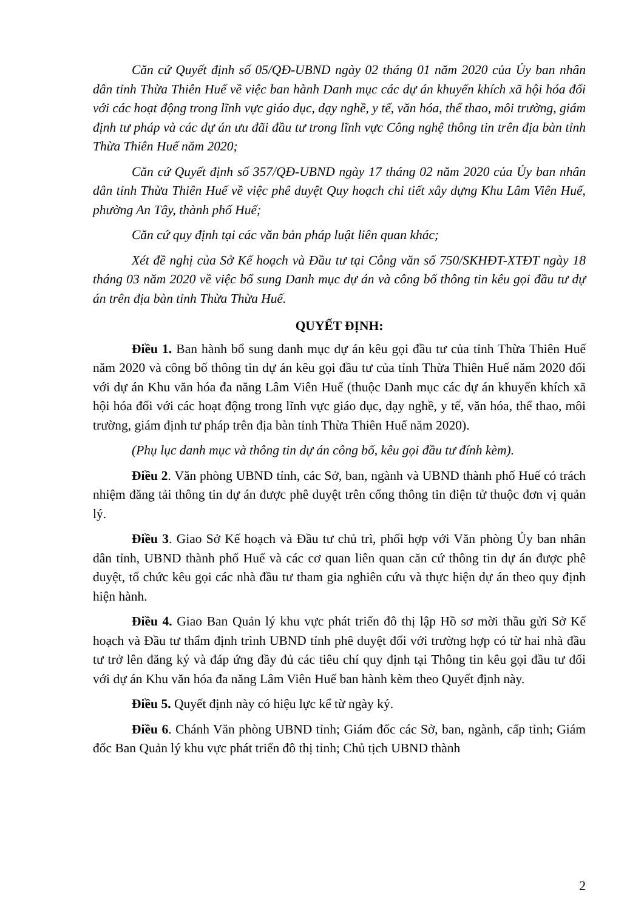Căn cứ Quyết định số 05/QĐ-UBND ngày 02 tháng 01 năm 2020 của Ủy ban nhân dân tỉnh Thừa Thiên Huế về việc ban hành Danh mục các dự án khuyến khích xã hội hóa đối với các hoạt động trong lĩnh vực giáo dục, dạy nghề, y tế, văn hóa, thể thao, môi trường, giám định tư pháp và các dự án ưu đãi đầu tư trong lĩnh vực Công nghệ thông tin trên địa bàn tỉnh Thừa Thiên Huế năm 2020;
Căn cứ Quyết định số 357/QĐ-UBND ngày 17 tháng 02 năm 2020 của Ủy ban nhân dân tỉnh Thừa Thiên Huế về việc phê duyệt Quy hoạch chi tiết xây dựng Khu Lâm Viên Huế, phường An Tây, thành phố Huế;
Căn cứ quy định tại các văn bản pháp luật liên quan khác;
Xét đề nghị của Sở Kế hoạch và Đầu tư tại Công văn số 750/SKHĐT-XTĐT ngày 18 tháng 03 năm 2020 về việc bổ sung Danh mục dự án và công bố thông tin kêu gọi đầu tư dự án trên địa bàn tỉnh Thừa Thừa Huế.
QUYẾT ĐỊNH:
Điều 1. Ban hành bổ sung danh mục dự án kêu gọi đầu tư của tỉnh Thừa Thiên Huế năm 2020 và công bố thông tin dự án kêu gọi đầu tư của tỉnh Thừa Thiên Huế năm 2020 đối với dự án Khu văn hóa đa năng Lâm Viên Huế (thuộc Danh mục các dự án khuyến khích xã hội hóa đối với các hoạt động trong lĩnh vực giáo dục, dạy nghề, y tế, văn hóa, thể thao, môi trường, giám định tư pháp trên địa bàn tỉnh Thừa Thiên Huế năm 2020).
(Phụ lục danh mục và thông tin dự án công bố, kêu gọi đầu tư đính kèm).
Điều 2. Văn phòng UBND tỉnh, các Sở, ban, ngành và UBND thành phố Huế có trách nhiệm đăng tải thông tin dự án được phê duyệt trên cổng thông tin điện tử thuộc đơn vị quản lý.
Điều 3. Giao Sở Kế hoạch và Đầu tư chủ trì, phối hợp với Văn phòng Ủy ban nhân dân tỉnh, UBND thành phố Huế và các cơ quan liên quan căn cứ thông tin dự án được phê duyệt, tổ chức kêu gọi các nhà đầu tư tham gia nghiên cứu và thực hiện dự án theo quy định hiện hành.
Điều 4. Giao Ban Quản lý khu vực phát triển đô thị lập Hồ sơ mời thầu gửi Sở Kế hoạch và Đầu tư thẩm định trình UBND tỉnh phê duyệt đối với trường hợp có từ hai nhà đầu tư trở lên đăng ký và đáp ứng đầy đủ các tiêu chí quy định tại Thông tin kêu gọi đầu tư đối với dự án Khu văn hóa đa năng Lâm Viên Huế ban hành kèm theo Quyết định này.
Điều 5. Quyết định này có hiệu lực kể từ ngày ký.
Điều 6. Chánh Văn phòng UBND tỉnh; Giám đốc các Sở, ban, ngành, cấp tỉnh; Giám đốc Ban Quản lý khu vực phát triển đô thị tỉnh; Chủ tịch UBND thành
2